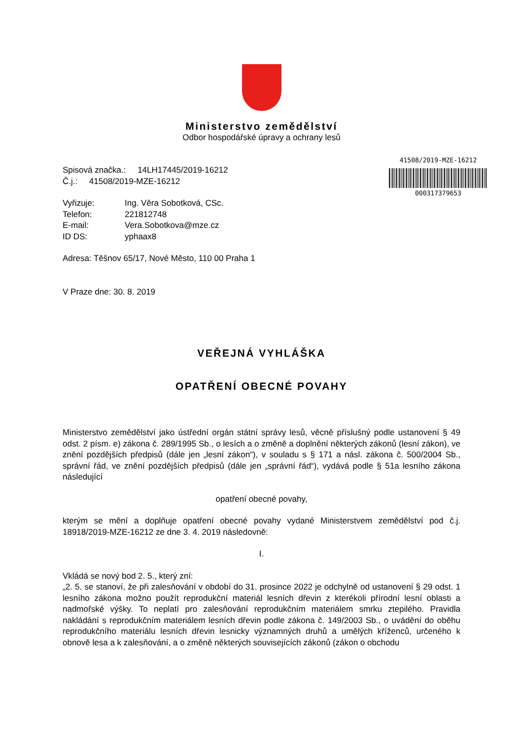Ministerstvo zemědělství
Odbor hospodářské úpravy a ochrany lesů
Spisová značka.: 14LH17445/2019-16212
Č.j.: 41508/2019-MZE-16212
| Vyřizuje: | Ing. Věra Sobotková, CSc. |
| Telefon: | 221812748 |
| E-mail: | Vera.Sobotkova@mze.cz |
| ID DS: | yphaax8 |
Adresa: Těšnov 65/17, Nové Město, 110 00 Praha 1
V Praze dne: 30. 8. 2019
41508/2019-MZE-16212
000317379653
VEŘEJNÁ VYHLÁŠKA
OPATŘENÍ OBECNÉ POVAHY
Ministerstvo zemědělství jako ústřední orgán státní správy lesů, věcně příslušný podle ustanovení § 49 odst. 2 písm. e) zákona č. 289/1995 Sb., o lesích a o změně a doplnění některých zákonů (lesní zákon), ve znění pozdějších předpisů (dále jen „lesní zákon“), v souladu s § 171 a násl. zákona č. 500/2004 Sb., správní řád, ve znění pozdějších předpisů (dále jen „správní řád“), vydává podle § 51a lesního zákona následující
opatření obecné povahy,
kterým se mění a doplňuje opatření obecné povahy vydané Ministerstvem zemědělství pod č.j. 18918/2019-MZE-16212 ze dne 3. 4. 2019 následovně:
I.
Vkládá se nový bod 2. 5., který zní:
„2. 5. se stanoví, že při zalesňování v období do 31. prosince 2022 je odchylně od ustanovení § 29 odst. 1 lesního zákona možno použít reprodukční materiál lesních dřevin z kterékoli přírodní lesní oblasti a nadmořské výšky. To neplatí pro zalesňování reprodukčním materiálem smrku ztepilého. Pravidla nakládání s reprodukčním materiálem lesních dřevin podle zákona č. 149/2003 Sb., o uvádění do oběhu reprodukčního materiálu lesních dřevin lesnicky významných druhů a umělých kříženců, určeného k obnově lesa a k zalesňování, a o změně některých souvisejících zákonů (zákon o obchodu